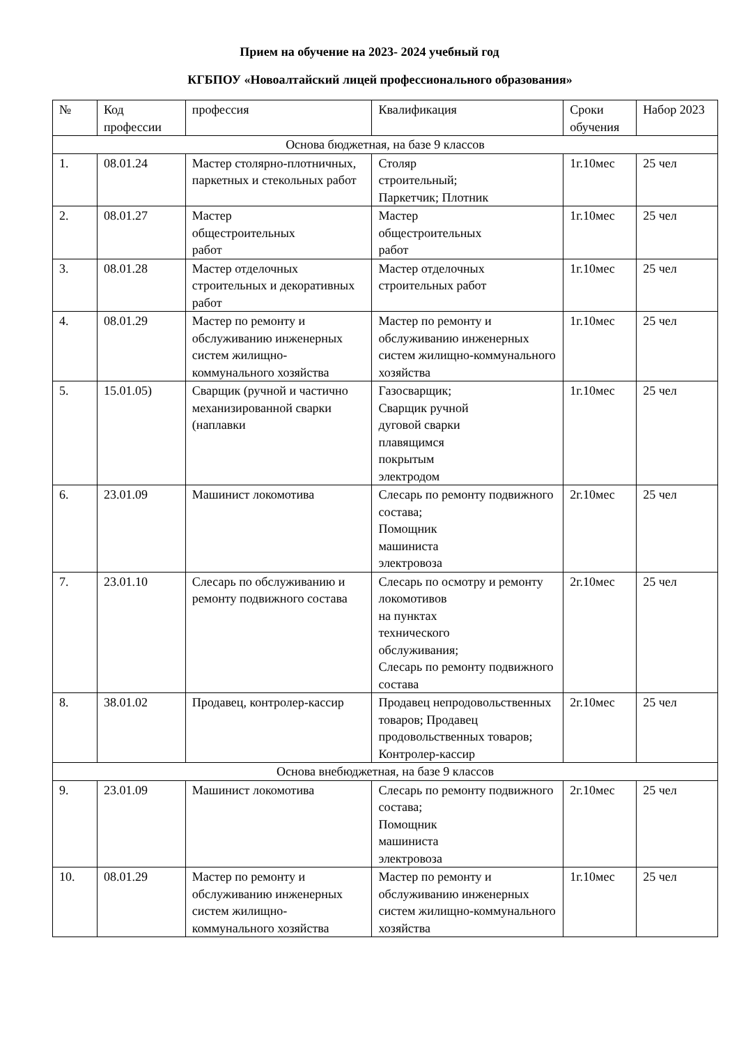Прием на обучение на 2023- 2024 учебный год
КГБПОУ «Новоалтайский лицей профессионального образования»
| № | Код профессии | профессия | Квалификация | Сроки обучения | Набор 2023 |
| --- | --- | --- | --- | --- | --- |
| Основа бюджетная, на базе 9 классов | | | | | |
| 1. | 08.01.24 | Мастер столярно-плотничных, паркетных и стекольных работ | Столяр строительный; Паркетчик; Плотник | 1г.10мес | 25 чел |
| 2. | 08.01.27 | Мастер общестроительных работ | Мастер общестроительных работ | 1г.10мес | 25 чел |
| 3. | 08.01.28 | Мастер отделочных строительных и декоративных работ | Мастер отделочных строительных работ | 1г.10мес | 25 чел |
| 4. | 08.01.29 | Мастер по ремонту и обслуживанию инженерных систем жилищно-коммунального хозяйства | Мастер по ремонту и обслуживанию инженерных систем жилищно-коммунального хозяйства | 1г.10мес | 25 чел |
| 5. | 15.01.05) | Сварщик (ручной и частично механизированной сварки (наплавки | Газосварщик; Сварщик ручной дуговой сварки плавящимся покрытым электродом | 1г.10мес | 25 чел |
| 6. | 23.01.09 | Машинист локомотива | Слесарь по ремонту подвижного состава; Помощник машиниста электровоза | 2г.10мес | 25 чел |
| 7. | 23.01.10 | Слесарь по обслуживанию и ремонту подвижного состава | Слесарь по осмотру и ремонту локомотивов на пунктах технического обслуживания; Слесарь по ремонту подвижного состава | 2г.10мес | 25 чел |
| 8. | 38.01.02 | Продавец, контролер-кассир | Продавец непродовольственных товаров; Продавец продовольственных товаров; Контролер-кассир | 2г.10мес | 25 чел |
| Основа внебюджетная, на базе 9 классов | | | | | |
| 9. | 23.01.09 | Машинист локомотива | Слесарь по ремонту подвижного состава; Помощник машиниста электровоза | 2г.10мес | 25 чел |
| 10. | 08.01.29 | Мастер по ремонту и обслуживанию инженерных систем жилищно-коммунального хозяйства | Мастер по ремонту и обслуживанию инженерных систем жилищно-коммунального хозяйства | 1г.10мес | 25 чел |